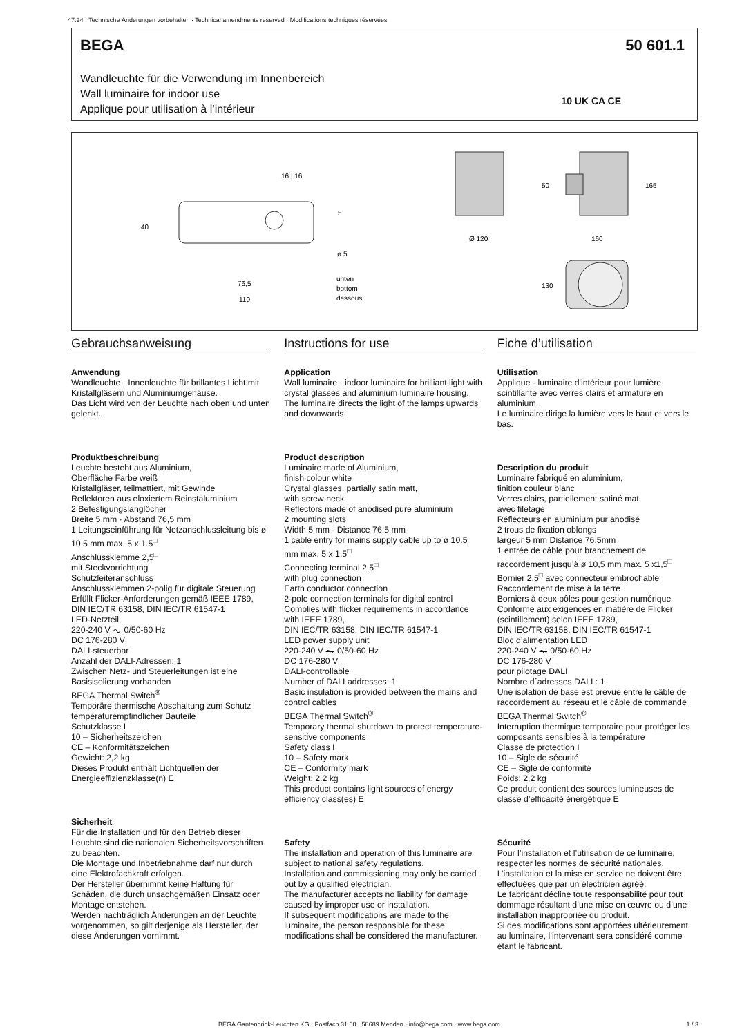47.24 · Technische Änderungen vorbehalten · Technical amendments reserved · Modifications techniques réservées
BEGA 50 601.1
Wandleuchte für die Verwendung im Innenbereich
Wall luminaire for indoor use
Applique pour utilisation à l’intérieur
10 UK CA CE
16 | 16
40
5
ø 5
76,5
110
unten
bottom
dessous
Ø 120
160
50
165
130
Gebrauchsanweisung
Anwendung
Wandleuchte · Innenleuchte für brillantes Licht mit Kristallgläsern und Aluminiumgehäuse.
Das Licht wird von der Leuchte nach oben und unten gelenkt.
Produktbeschreibung
Leuchte besteht aus Aluminium,
Oberfläche Farbe weiß
Kristallgläser, teilmattiert, mit Gewinde
Reflektoren aus eloxiertem Reinstaluminium
2 Befestigungslanglöcher
Breite 5 mm · Abstand 76,5 mm
1 Leitungseinführung für Netzanschlussleitung bis ø 10,5 mm max. 5 x 1.5<sup>□</sup>
Anschlussklemme 2,5<sup>□</sup>
mit Steckvorrichtung
Schutzleiteranschluss
Anschlussklemmen 2-polig für digitale Steuerung
Erfüllt Flicker-Anforderungen gemäß IEEE 1789, DIN IEC/TR 63158, DIN IEC/TR 61547-1
LED-Netzteil
220-240 V ⏦ 0/50-60 Hz
DC 176-280 V
DALI-steuerbar
Anzahl der DALI-Adressen: 1
Zwischen Netz- und Steuerleitungen ist eine Basisisolierung vorhanden
BEGA Thermal Switch<sup>®</sup>
Temporäre thermische Abschaltung zum Schutz temperaturempfindlicher Bauteile
Schutzklasse I
10 – Sicherheitszeichen
CE – Konformitätszeichen
Gewicht: 2,2 kg
Dieses Produkt enthält Lichtquellen der Energieeffizienzklasse(n) E
Sicherheit
Für die Installation und für den Betrieb dieser Leuchte sind die nationalen Sicherheitsvorschriften zu beachten.
Die Montage und Inbetriebnahme darf nur durch eine Elektrofachkraft erfolgen.
Der Hersteller übernimmt keine Haftung für Schäden, die durch unsachgemäßen Einsatz oder Montage entstehen.
Werden nachträglich Änderungen an der Leuchte vorgenommen, so gilt derjenige als Hersteller, der diese Änderungen vornimmt.
Instructions for use
Application
Wall luminaire · indoor luminaire for brilliant light with crystal glasses and aluminium luminaire housing.
The luminaire directs the light of the lamps upwards and downwards.
Product description
Luminaire made of Aluminium,
finish colour white
Crystal glasses, partially satin matt,
with screw neck
Reflectors made of anodised pure aluminium
2 mounting slots
Width 5 mm · Distance 76,5 mm
1 cable entry for mains supply cable up to ø 10.5 mm max. 5 x 1.5<sup>□</sup>
Connecting terminal 2.5<sup>□</sup>
with plug connection
Earth conductor connection
2-pole connection terminals for digital control
Complies with flicker requirements in accordance with IEEE 1789,
DIN IEC/TR 63158, DIN IEC/TR 61547-1
LED power supply unit
220-240 V ⏦ 0/50-60 Hz
DC 176-280 V
DALI-controllable
Number of DALI addresses: 1
Basic insulation is provided between the mains and control cables
BEGA Thermal Switch<sup>®</sup>
Temporary thermal shutdown to protect temperature-sensitive components
Safety class I
10 – Safety mark
CE – Conformity mark
Weight: 2.2 kg
This product contains light sources of energy efficiency class(es) E
Safety
The installation and operation of this luminaire are subject to national safety regulations.
Installation and commissioning may only be carried out by a qualified electrician.
The manufacturer accepts no liability for damage caused by improper use or installation.
If subsequent modifications are made to the luminaire, the person responsible for these modifications shall be considered the manufacturer.
Fiche d’utilisation
Utilisation
Applique · luminaire d'intérieur pour lumière scintillante avec verres clairs et armature en aluminium.
Le luminaire dirige la lumière vers le haut et vers le bas.
Description du produit
Luminaire fabriqué en aluminium,
finition couleur blanc
Verres clairs, partiellement satiné mat,
avec filetage
Réflecteurs en aluminium pur anodisé
2 trous de fixation oblongs
largeur 5 mm Distance 76,5mm
1 entrée de câble pour branchement de raccordement jusqu’à ø 10,5 mm max. 5 x1,5<sup>□</sup>
Bornier 2,5<sup>□</sup> avec connecteur embrochable
Raccordement de mise à la terre
Borniers à deux pôles pour gestion numérique
Conforme aux exigences en matière de Flicker (scintillement) selon IEEE 1789,
DIN IEC/TR 63158, DIN IEC/TR 61547-1
Bloc d’alimentation LED
220-240 V ⏦ 0/50-60 Hz
DC 176-280 V
pour pilotage DALI
Nombre d´adresses DALI : 1
Une isolation de base est prévue entre le câble de raccordement au réseau et le câble de commande
BEGA Thermal Switch<sup>®</sup>
Interruption thermique temporaire pour protéger les composants sensibles à la température
Classe de protection I
10 – Sigle de sécurité
CE – Sigle de conformité
Poids: 2,2 kg
Ce produit contient des sources lumineuses de classe d’efficacité énergétique E
Sécurité
Pour l’installation et l’utilisation de ce luminaire, respecter les normes de sécurité nationales.
L’installation et la mise en service ne doivent être effectuées que par un électricien agréé.
Le fabricant décline toute responsabilité pour tout dommage résultant d’une mise en œuvre ou d’une installation inappropriée du produit.
Si des modifications sont apportées ultérieurement au luminaire, l’intervenant sera considéré comme étant le fabricant.
BEGA Gantenbrink-Leuchten KG · Postfach 31 60 · 58689 Menden · info@bega.com · www.bega.com
1 / 3